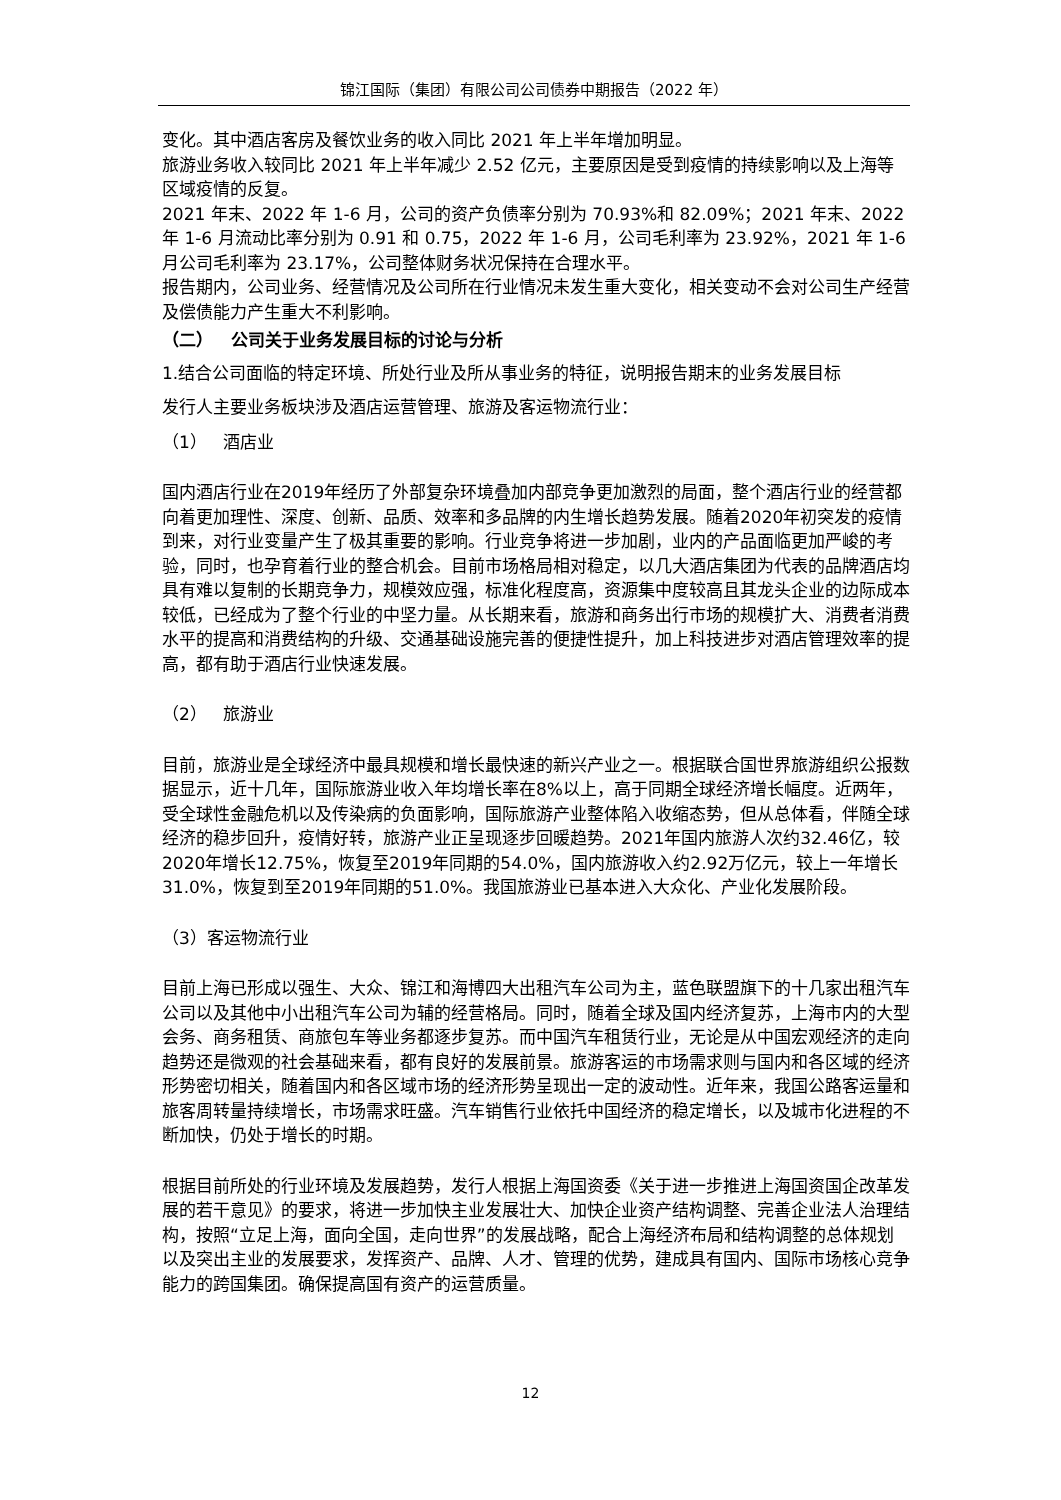锦江国际（集团）有限公司公司债券中期报告（2022 年）
变化。其中酒店客房及餐饮业务的收入同比 2021 年上半年增加明显。
旅游业务收入较同比 2021 年上半年减少 2.52 亿元，主要原因是受到疫情的持续影响以及上海等区域疫情的反复。
2021 年末、2022 年 1-6 月，公司的资产负债率分别为 70.93%和 82.09%；2021 年末、2022 年 1-6 月流动比率分别为 0.91 和 0.75，2022 年 1-6 月，公司毛利率为 23.92%，2021 年 1-6 月公司毛利率为 23.17%，公司整体财务状况保持在合理水平。
报告期内，公司业务、经营情况及公司所在行业情况未发生重大变化，相关变动不会对公司生产经营及偿债能力产生重大不利影响。
（二） 公司关于业务发展目标的讨论与分析
1.结合公司面临的特定环境、所处行业及所从事业务的特征，说明报告期末的业务发展目标
发行人主要业务板块涉及酒店运营管理、旅游及客运物流行业：
（1） 酒店业
国内酒店行业在2019年经历了外部复杂环境叠加内部竞争更加激烈的局面，整个酒店行业的经营都向着更加理性、深度、创新、品质、效率和多品牌的内生增长趋势发展。随着2020年初突发的疫情到来，对行业变量产生了极其重要的影响。行业竞争将进一步加剧，业内的产品面临更加严峻的考验，同时，也孕育着行业的整合机会。目前市场格局相对稳定，以几大酒店集团为代表的品牌酒店均具有难以复制的长期竞争力，规模效应强，标准化程度高，资源集中度较高且其龙头企业的边际成本较低，已经成为了整个行业的中坚力量。从长期来看，旅游和商务出行市场的规模扩大、消费者消费水平的提高和消费结构的升级、交通基础设施完善的便捷性提升，加上科技进步对酒店管理效率的提高，都有助于酒店行业快速发展。
（2） 旅游业
目前，旅游业是全球经济中最具规模和增长最快速的新兴产业之一。根据联合国世界旅游组织公报数据显示，近十几年，国际旅游业收入年均增长率在8%以上，高于同期全球经济增长幅度。近两年，受全球性金融危机以及传染病的负面影响，国际旅游产业整体陷入收缩态势，但从总体看，伴随全球经济的稳步回升，疫情好转，旅游产业正呈现逐步回暖趋势。2021年国内旅游人次约32.46亿，较2020年增长12.75%，恢复至2019年同期的54.0%，国内旅游收入约2.92万亿元，较上一年增长31.0%，恢复到至2019年同期的51.0%。我国旅游业已基本进入大众化、产业化发展阶段。
（3）客运物流行业
目前上海已形成以强生、大众、锦江和海博四大出租汽车公司为主，蓝色联盟旗下的十几家出租汽车公司以及其他中小出租汽车公司为辅的经营格局。同时，随着全球及国内经济复苏，上海市内的大型会务、商务租赁、商旅包车等业务都逐步复苏。而中国汽车租赁行业，无论是从中国宏观经济的走向趋势还是微观的社会基础来看，都有良好的发展前景。旅游客运的市场需求则与国内和各区域的经济形势密切相关，随着国内和各区域市场的经济形势呈现出一定的波动性。近年来，我国公路客运量和旅客周转量持续增长，市场需求旺盛。汽车销售行业依托中国经济的稳定增长，以及城市化进程的不断加快，仍处于增长的时期。
根据目前所处的行业环境及发展趋势，发行人根据上海国资委《关于进一步推进上海国资国企改革发展的若干意见》的要求，将进一步加快主业发展壮大、加快企业资产结构调整、完善企业法人治理结构，按照“立足上海，面向全国，走向世界”的发展战略，配合上海经济布局和结构调整的总体规划以及突出主业的发展要求，发挥资产、品牌、人才、管理的优势，建成具有国内、国际市场核心竞争能力的跨国集团。确保提高国有资产的运营质量。
12